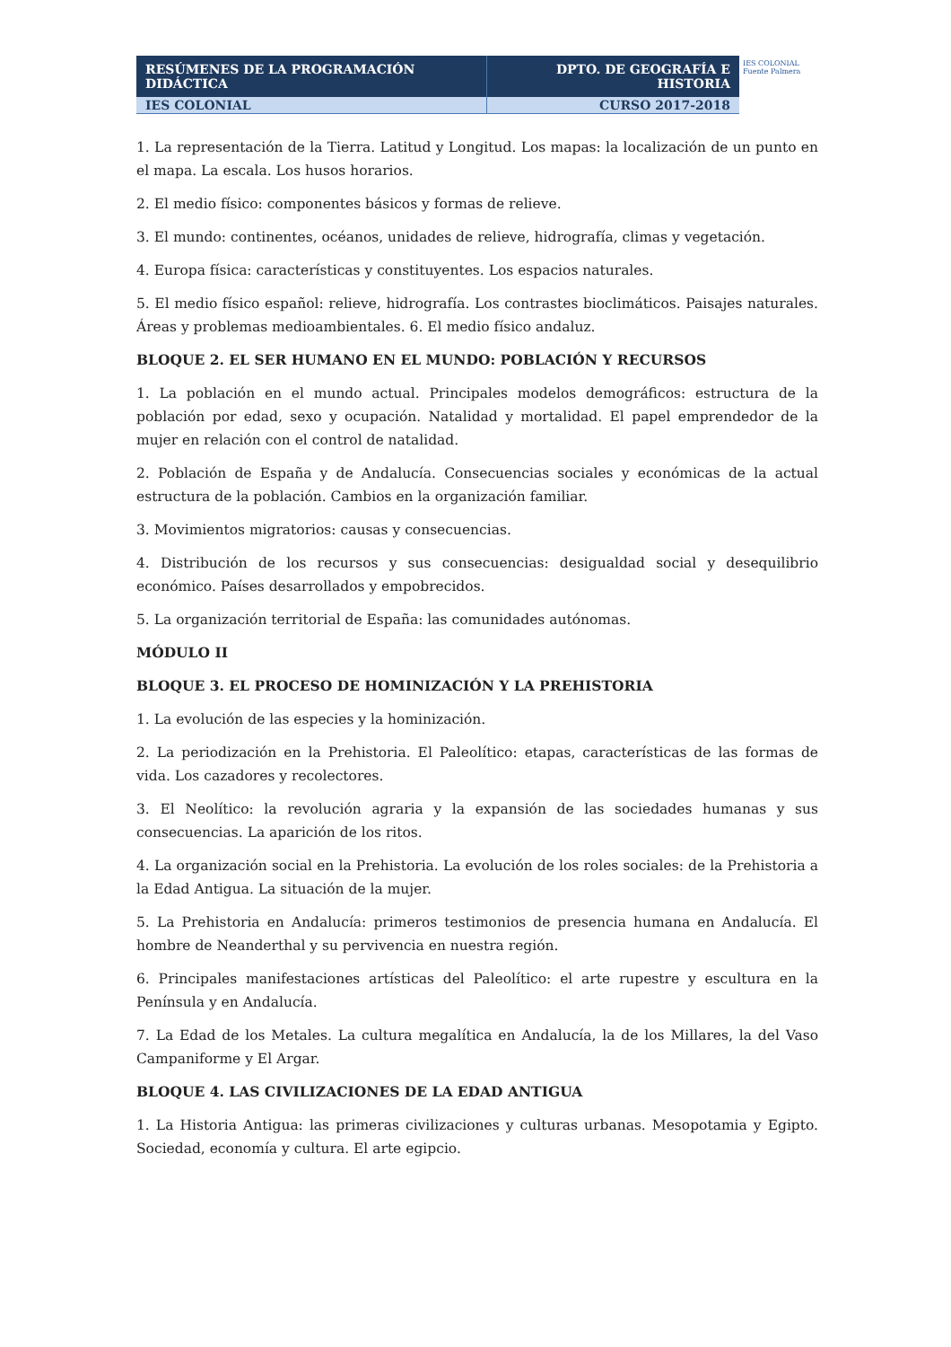| RESÚMENES DE LA PROGRAMACIÓN DIDÁCTICA | DPTO. DE GEOGRAFÍA E HISTORIA |
| IES COLONIAL | CURSO 2017-2018 |
IES COLONIAL
Fuente Palmera
1. La representación de la Tierra. Latitud y Longitud. Los mapas: la localización de un punto en el mapa. La escala. Los husos horarios.
2. El medio físico: componentes básicos y formas de relieve.
3. El mundo: continentes, océanos, unidades de relieve, hidrografía, climas y vegetación.
4. Europa física: características y constituyentes. Los espacios naturales.
5. El medio físico español: relieve, hidrografía. Los contrastes bioclimáticos. Paisajes naturales. Áreas y problemas medioambientales. 6. El medio físico andaluz.
BLOQUE 2. EL SER HUMANO EN EL MUNDO: POBLACIÓN Y RECURSOS
1. La población en el mundo actual. Principales modelos demográficos: estructura de la población por edad, sexo y ocupación. Natalidad y mortalidad. El papel emprendedor de la mujer en relación con el control de natalidad.
2. Población de España y de Andalucía. Consecuencias sociales y económicas de la actual estructura de la población. Cambios en la organización familiar.
3. Movimientos migratorios: causas y consecuencias.
4. Distribución de los recursos y sus consecuencias: desigualdad social y desequilibrio económico. Países desarrollados y empobrecidos.
5. La organización territorial de España: las comunidades autónomas.
MÓDULO II
BLOQUE 3. EL PROCESO DE HOMINIZACIÓN Y LA PREHISTORIA
1. La evolución de las especies y la hominización.
2. La periodización en la Prehistoria. El Paleolítico: etapas, características de las formas de vida. Los cazadores y recolectores.
3. El Neolítico: la revolución agraria y la expansión de las sociedades humanas y sus consecuencias. La aparición de los ritos.
4. La organización social en la Prehistoria. La evolución de los roles sociales: de la Prehistoria a la Edad Antigua. La situación de la mujer.
5. La Prehistoria en Andalucía: primeros testimonios de presencia humana en Andalucía. El hombre de Neanderthal y su pervivencia en nuestra región.
6. Principales manifestaciones artísticas del Paleolítico: el arte rupestre y escultura en la Península y en Andalucía.
7. La Edad de los Metales. La cultura megalítica en Andalucía, la de los Millares, la del Vaso Campaniforme y El Argar.
BLOQUE 4. LAS CIVILIZACIONES DE LA EDAD ANTIGUA
1. La Historia Antigua: las primeras civilizaciones y culturas urbanas. Mesopotamia y Egipto. Sociedad, economía y cultura. El arte egipcio.